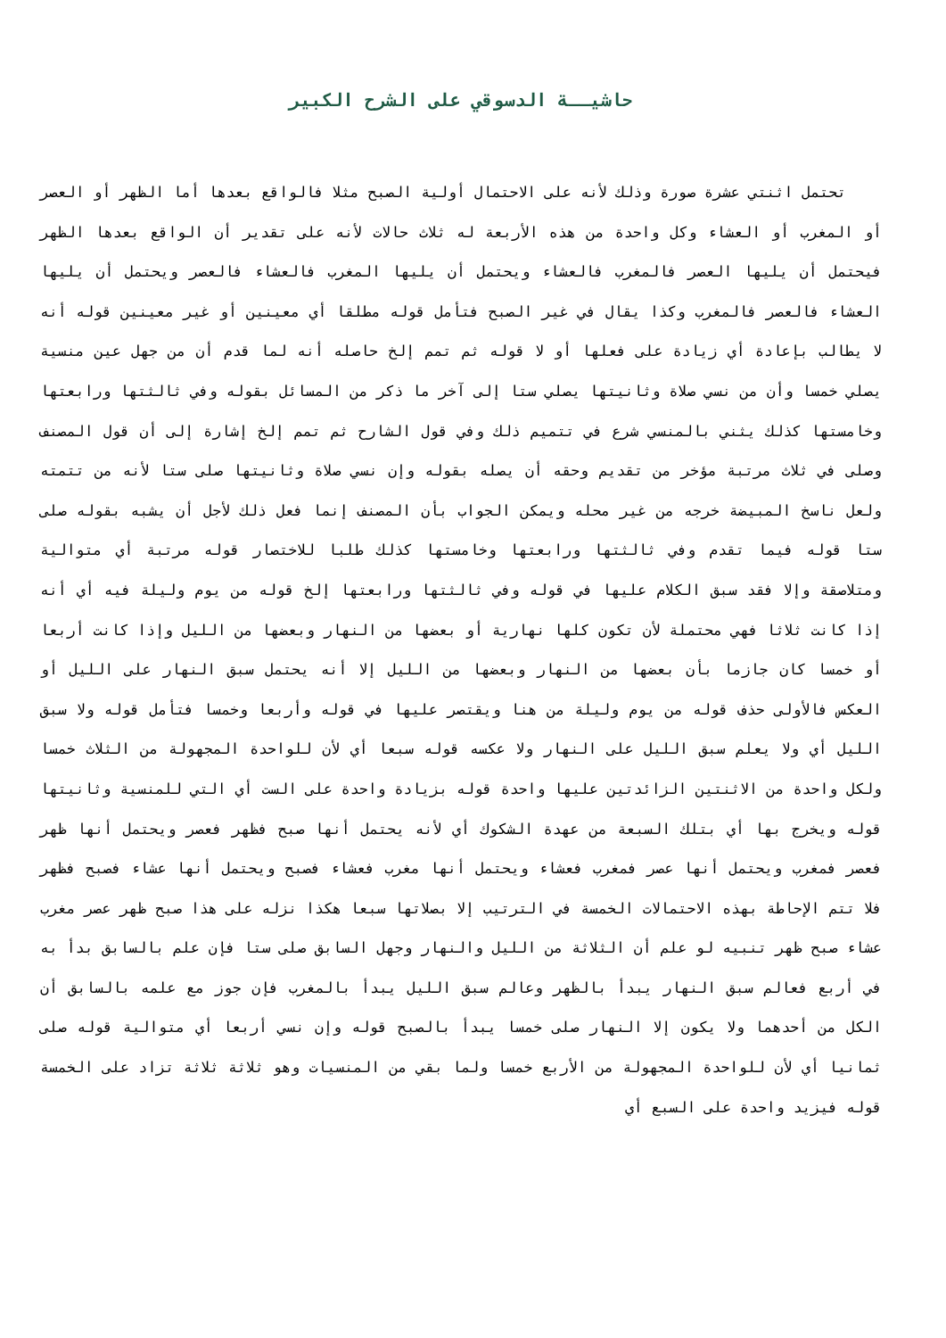حاشيــة الدسوقي على الشرح الكبير
تحتمل اثنتي عشرة صورة وذلك لأنه على الاحتمال أولية الصبح مثلا فالواقع بعدها أما الظهر أو العصر أو المغرب أو العشاء وكل واحدة من هذه الأربعة له ثلاث حالات لأنه على تقدير أن الواقع بعدها الظهر فيحتمل أن يليها العصر فالمغرب فالعشاء ويحتمل أن يليها المغرب فالعشاء فالعصر ويحتمل أن يليها العشاء فالعصر فالمغرب وكذا يقال في غير الصبح فتأمل قوله مطلقا أي معينين أو غير معينين قوله أنه لا يطالب بإعادة أي زيادة على فعلها أو لا قوله ثم تمم إلخ حاصله أنه لما قدم أن من جهل عين منسية يصلي خمسا وأن من نسي صلاة وثانيتها يصلي ستا إلى آخر ما ذكر من المسائل بقوله وفي ثالثتها ورابعتها وخامستها كذلك يثني بالمنسي شرع في تتميم ذلك وفي قول الشارح ثم تمم إلخ إشارة إلى أن قول المصنف وصلى في ثلاث مرتبة مؤخر من تقديم وحقه أن يصله بقوله وإن نسي صلاة وثانيتها صلى ستا لأنه من تتمته ولعل ناسخ المبيضة خرجه من غير محله ويمكن الجواب بأن المصنف إنما فعل ذلك لأجل أن يشبه بقوله صلى ستا قوله فيما تقدم وفي ثالثتها ورابعتها وخامستها كذلك طلبا للاختصار قوله مرتبة أي متوالية ومتلاصقة وإلا فقد سبق الكلام عليها في قوله وفي ثالثتها ورابعتها إلخ قوله من يوم وليلة فيه أي أنه إذا كانت ثلاثا فهي محتملة لأن تكون كلها نهارية أو بعضها من النهار وبعضها من الليل وإذا كانت أربعا أو خمسا كان جازما بأن بعضها من النهار وبعضها من الليل إلا أنه يحتمل سبق النهار على الليل أو العكس فالأولى حذف قوله من يوم وليلة من هنا ويقتصر عليها في قوله وأربعا وخمسا فتأمل قوله ولا سبق الليل أي ولا يعلم سبق الليل على النهار ولا عكسه قوله سبعا أي لأن للواحدة المجهولة من الثلاث خمسا ولكل واحدة من الاثنتين الزائدتين عليها واحدة قوله بزيادة واحدة على الست أي التي للمنسية وثانيتها قوله ويخرج بها أي بتلك السبعة من عهدة الشكوك أي لأنه يحتمل أنها صبح فظهر فعصر ويحتمل أنها ظهر فعصر فمغرب ويحتمل أنها عصر فمغرب فعشاء ويحتمل أنها مغرب فعشاء فصبح ويحتمل أنها عشاء فصبح فظهر فلا تتم الإحاطة بهذه الاحتمالات الخمسة في الترتيب إلا بصلاتها سبعا هكذا نزله على هذا صبح ظهر عصر مغرب عشاء صبح ظهر تنبيه لو علم أن الثلاثة من الليل والنهار وجهل السابق صلى ستا فإن علم بالسابق بدأ به في أربع فعالم سبق النهار يبدأ بالظهر وعالم سبق الليل يبدأ بالمغرب فإن جوز مع علمه بالسابق أن الكل من أحدهما ولا يكون إلا النهار صلى خمسا يبدأ بالصبح قوله وإن نسي أربعا أي متوالية قوله صلى ثمانيا أي لأن للواحدة المجهولة من الأربع خمسا ولما بقي من المنسيات وهو ثلاثة ثلاثة تزاد على الخمسة قوله فيزيد واحدة على السبع أي